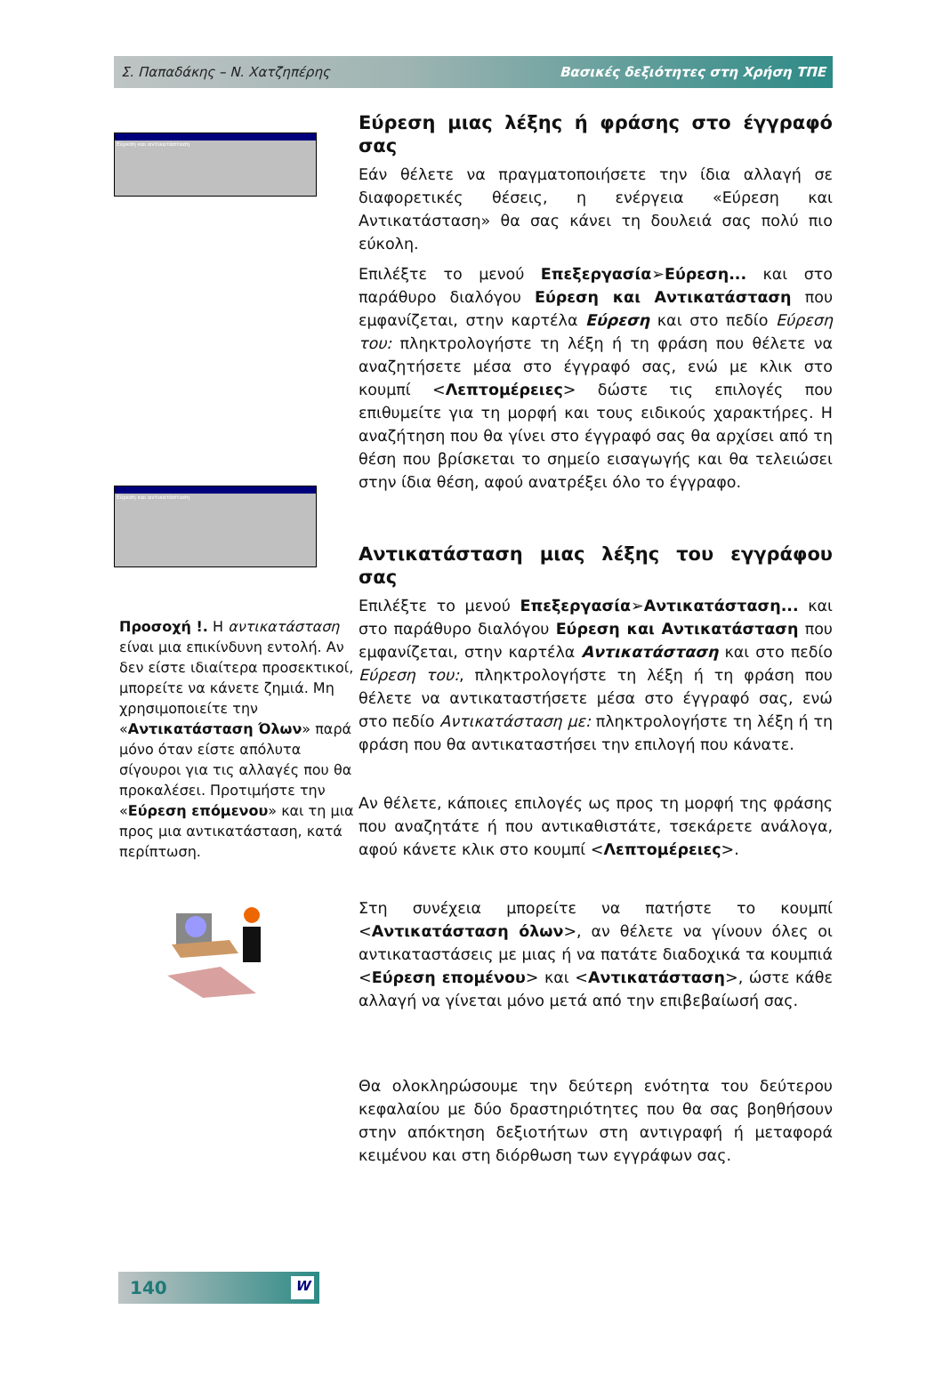Σ. Παπαδάκης – Ν. Χατζηπέρης Βασικές δεξιότητες στη Χρήση ΤΠΕ
Εύρεση και αντικατάσταση
Εύρεση και αντικατάσταση
Προσοχή !. Η αντικατάσταση είναι μια επικίνδυνη εντολή. Αν δεν είστε ιδιαίτερα προσεκτικοί, μπορείτε να κάνετε ζημιά. Μη χρησιμοποιείτε την «Αντικατάσταση Όλων» παρά μόνο όταν είστε απόλυτα σίγουροι για τις αλλαγές που θα προκαλέσει. Προτιμήστε την «Εύρεση επόμενου» και τη μια προς μια αντικατάσταση, κατά περίπτωση.
Εύρεση μιας λέξης ή φράσης στο έγγραφό σας
Εάν θέλετε να πραγματοποιήσετε την ίδια αλλαγή σε διαφορετικές θέσεις, η ενέργεια «Εύρεση και Αντικατάσταση» θα σας κάνει τη δουλειά σας πολύ πιο εύκολη.
Επιλέξτε το μενού Επεξεργασία➢Εύρεση... και στο παράθυρο διαλόγου Εύρεση και Αντικατάσταση που εμφανίζεται, στην καρτέλα Εύρεση και στο πεδίο Εύρεση του: πληκτρολογήστε τη λέξη ή τη φράση που θέλετε να αναζητήσετε μέσα στο έγγραφό σας, ενώ με κλικ στο κουμπί <Λεπτομέρειες> δώστε τις επιλογές που επιθυμείτε για τη μορφή και τους ειδικούς χαρακτήρες. Η αναζήτηση που θα γίνει στο έγγραφό σας θα αρχίσει από τη θέση που βρίσκεται το σημείο εισαγωγής και θα τελειώσει στην ίδια θέση, αφού ανατρέξει όλο το έγγραφο.
Αντικατάσταση μιας λέξης του εγγράφου σας
Επιλέξτε το μενού Επεξεργασία➢Αντικατάσταση... και στο παράθυρο διαλόγου Εύρεση και Αντικατάσταση που εμφανίζεται, στην καρτέλα Αντικατάσταση και στο πεδίο Εύρεση του:, πληκτρολογήστε τη λέξη ή τη φράση που θέλετε να αντικαταστήσετε μέσα στο έγγραφό σας, ενώ στο πεδίο Αντικατάσταση με: πληκτρολογήστε τη λέξη ή τη φράση που θα αντικαταστήσει την επιλογή που κάνατε.
Αν θέλετε, κάποιες επιλογές ως προς τη μορφή της φράσης που αναζητάτε ή που αντικαθιστάτε, τσεκάρετε ανάλογα, αφού κάνετε κλικ στο κουμπί <Λεπτομέρειες>.
Στη συνέχεια μπορείτε να πατήστε το κουμπί <Αντικατάσταση όλων>, αν θέλετε να γίνουν όλες οι αντικαταστάσεις με μιας ή να πατάτε διαδοχικά τα κουμπιά <Εύρεση επομένου> και <Αντικατάσταση>, ώστε κάθε αλλαγή να γίνεται μόνο μετά από την επιβεβαίωσή σας.
Θα ολοκληρώσουμε την δεύτερη ενότητα του δεύτερου κεφαλαίου με δύο δραστηριότητες που θα σας βοηθήσουν στην απόκτηση δεξιοτήτων στη αντιγραφή ή μεταφορά κειμένου και στη διόρθωση των εγγράφων σας.
140
W